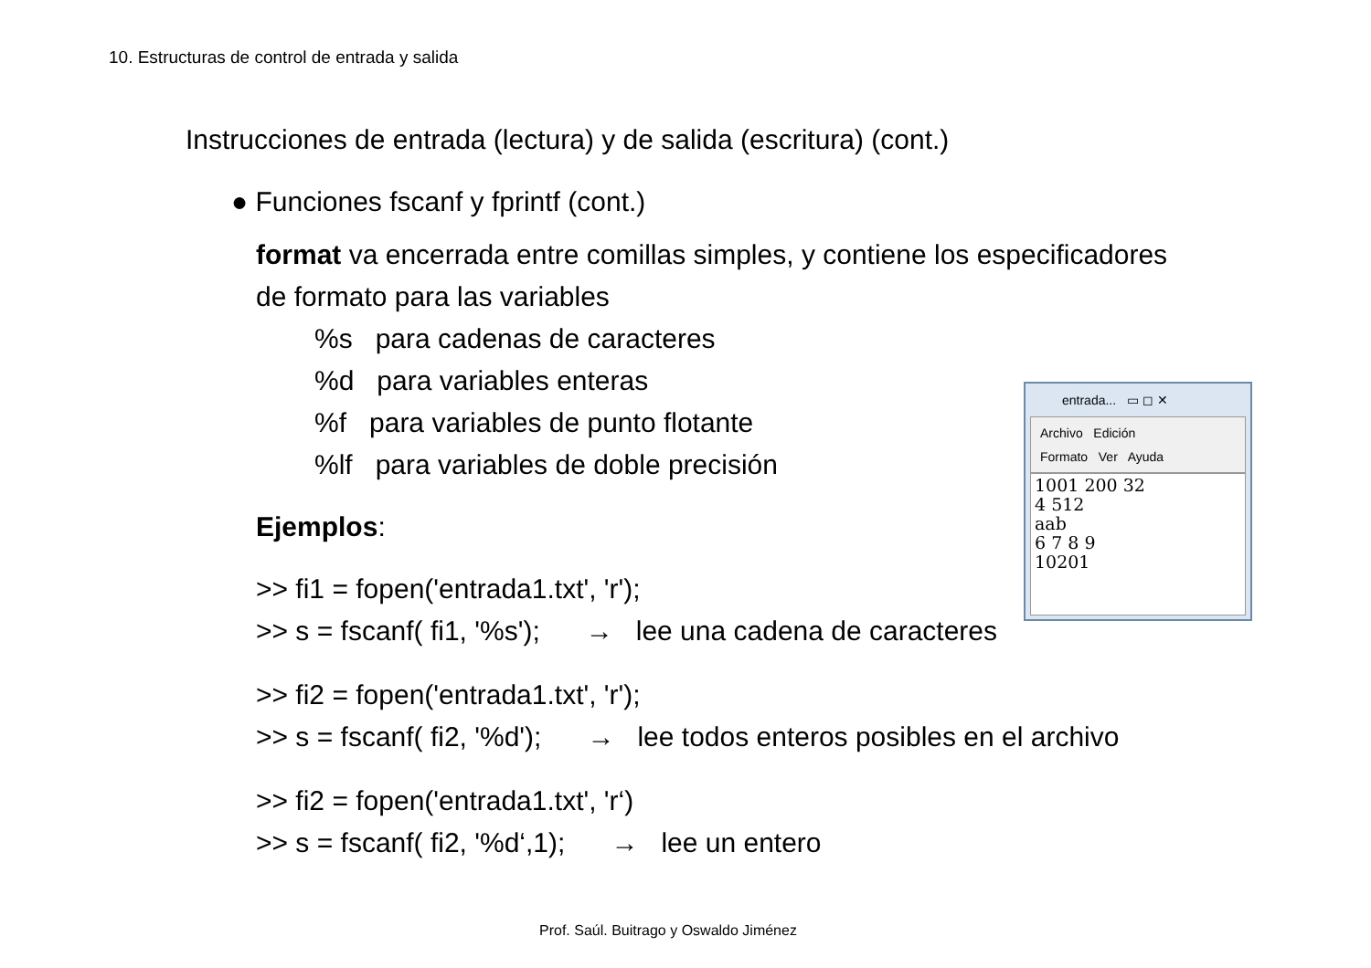10. Estructuras de control de entrada y salida
Instrucciones de entrada (lectura) y de salida (escritura) (cont.)
● Funciones fscanf y fprintf (cont.)
format va encerrada entre comillas simples, y contiene los especificadores
de formato para las variables
%s para cadenas de caracteres
%d para variables enteras
%f para variables de punto flotante
%lf para variables de doble precisión
Ejemplos:
>> fi1 = fopen('entrada1.txt', 'r');
>> s = fscanf( fi1, '%s'); → lee una cadena de caracteres
>> fi2 = fopen('entrada1.txt', 'r');
>> s = fscanf( fi2, '%d'); → lee todos enteros posibles en el archivo
>> fi2 = fopen('entrada1.txt', 'r‘)
>> s = fscanf( fi2, '%d‘,1); → lee un entero
entrada... ▭ ◻ ✕
Archivo Edición
Formato Ver Ayuda
1001 200 32
4 512
aab
6 7 8 9
10201
Prof. Saúl. Buitrago y Oswaldo Jiménez